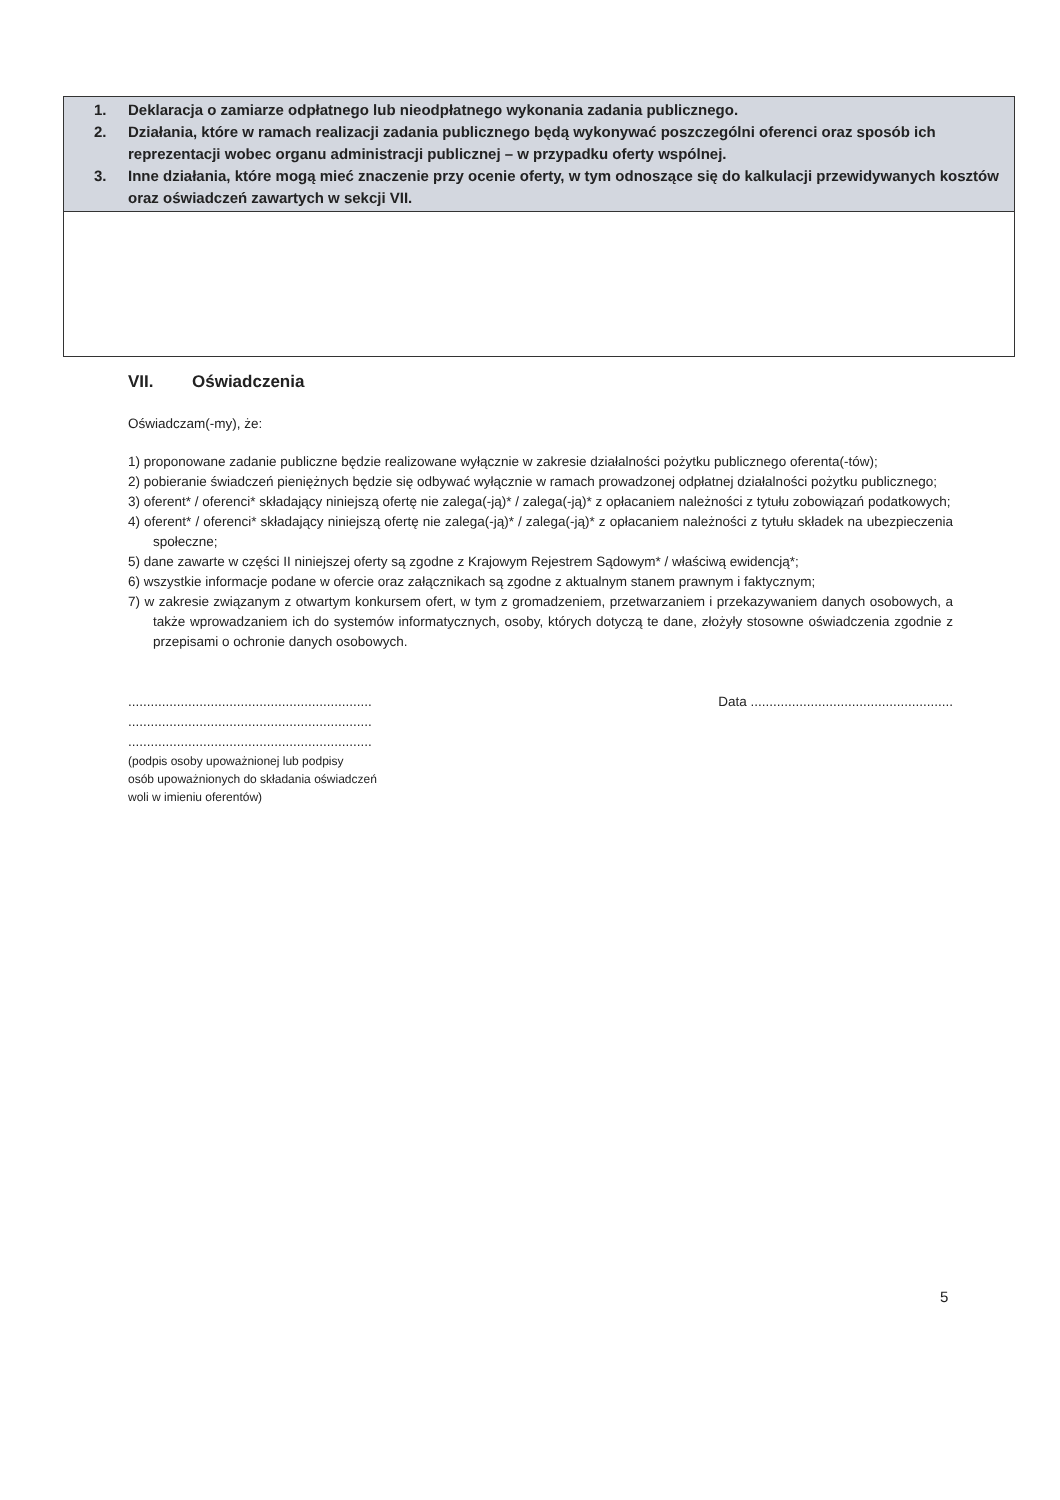| 1. Deklaracja o zamiarze odpłatnego lub nieodpłatnego wykonania zadania publicznego. 2. Działania, które w ramach realizacji zadania publicznego będą wykonywać poszczególni oferenci oraz sposób ich reprezentacji wobec organu administracji publicznej – w przypadku oferty wspólnej. 3. Inne działania, które mogą mieć znaczenie przy ocenie oferty, w tym odnoszące się do kalkulacji przewidywanych kosztów oraz oświadczeń zawartych w sekcji VII. |
VII. Oświadczenia
Oświadczam(-my), że:
1) proponowane zadanie publiczne będzie realizowane wyłącznie w zakresie działalności pożytku publicznego oferenta(-tów);
2) pobieranie świadczeń pieniężnych będzie się odbywać wyłącznie w ramach prowadzonej odpłatnej działalności pożytku publicznego;
3) oferent* / oferenci* składający niniejszą ofertę nie zalega(-ją)* / zalega(-ją)* z opłacaniem należności z tytułu zobowiązań podatkowych;
4) oferent* / oferenci* składający niniejszą ofertę nie zalega(-ją)* / zalega(-ją)* z opłacaniem należności z tytułu składek na ubezpieczenia społeczne;
5) dane zawarte w części II niniejszej oferty są zgodne z Krajowym Rejestrem Sądowym* / właściwą ewidencją*;
6) wszystkie informacje podane w ofercie oraz załącznikach są zgodne z aktualnym stanem prawnym i faktycznym;
7) w zakresie związanym z otwartym konkursem ofert, w tym z gromadzeniem, przetwarzaniem i przekazywaniem danych osobowych, a także wprowadzaniem ich do systemów informatycznych, osoby, których dotyczą te dane, złożyły stosowne oświadczenia zgodnie z przepisami o ochronie danych osobowych.
.................................................................
.................................................................
.................................................................
(podpis osoby upoważnionej lub podpisy
osób upoważnionych do składania oświadczeń
woli w imieniu oferentów)
Data ......................................................
5